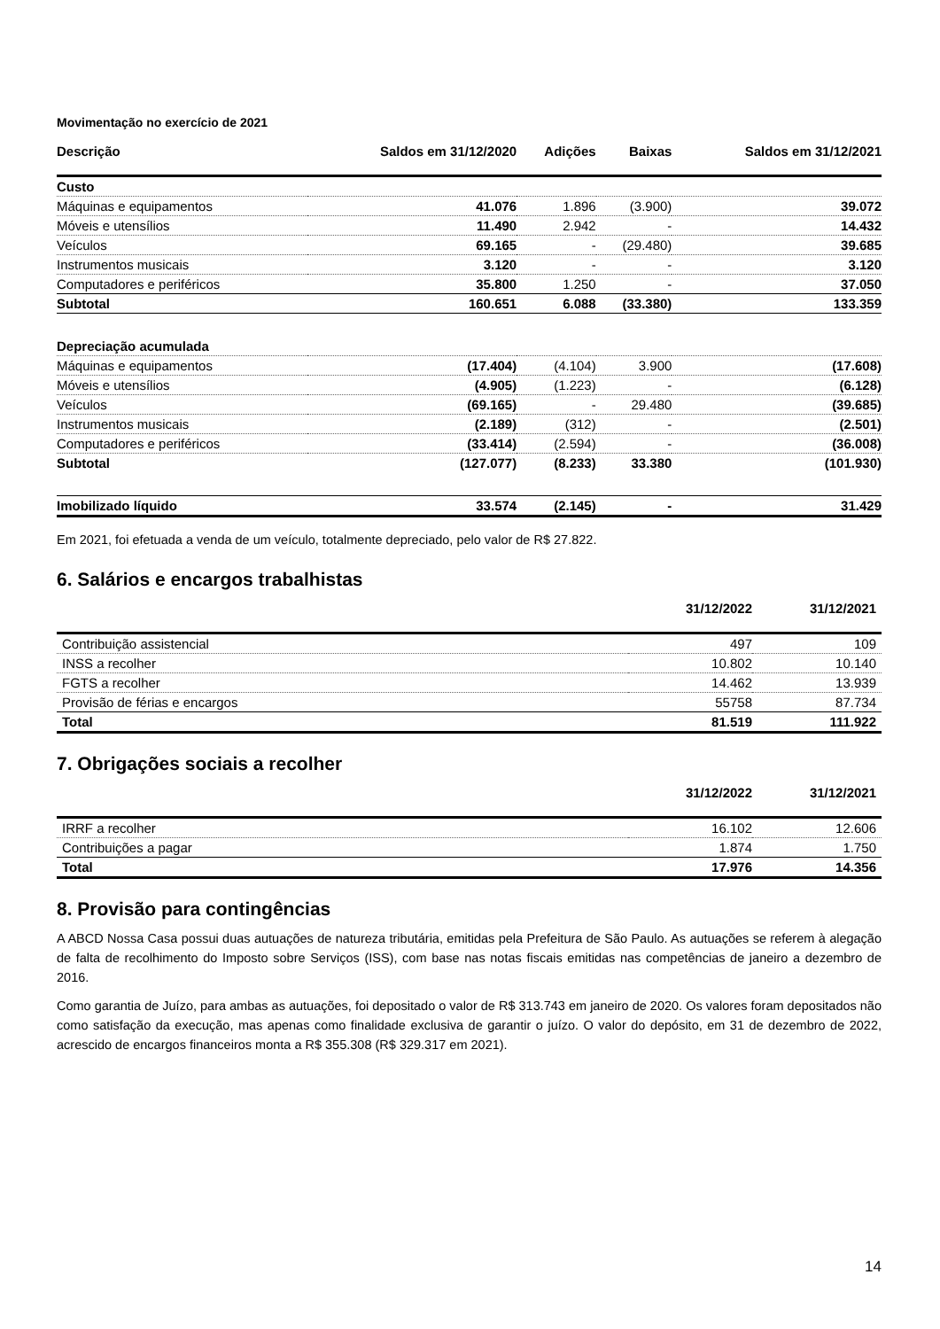Movimentação no exercício de 2021
| Descrição | Saldos em 31/12/2020 | Adições | Baixas | Saldos em 31/12/2021 |
| --- | --- | --- | --- | --- |
| Custo | | | | |
| Máquinas e equipamentos | 41.076 | 1.896 | (3.900) | 39.072 |
| Móveis e utensílios | 11.490 | 2.942 | - | 14.432 |
| Veículos | 69.165 | - | (29.480) | 39.685 |
| Instrumentos musicais | 3.120 | - | - | 3.120 |
| Computadores e periféricos | 35.800 | 1.250 | - | 37.050 |
| Subtotal | 160.651 | 6.088 | (33.380) | 133.359 |
| Depreciação acumulada | | | | |
| Máquinas e equipamentos | (17.404) | (4.104) | 3.900 | (17.608) |
| Móveis e utensílios | (4.905) | (1.223) | - | (6.128) |
| Veículos | (69.165) | - | 29.480 | (39.685) |
| Instrumentos musicais | (2.189) | (312) | - | (2.501) |
| Computadores e periféricos | (33.414) | (2.594) | - | (36.008) |
| Subtotal | (127.077) | (8.233) | 33.380 | (101.930) |
| Imobilizado líquido | 33.574 | (2.145) | - | 31.429 |
Em 2021, foi efetuada a venda de um veículo, totalmente depreciado, pelo valor de R$ 27.822.
6. Salários e encargos trabalhistas
| | 31/12/2022 | 31/12/2021 |
| --- | --- | --- |
| Contribuição assistencial | 497 | 109 |
| INSS a recolher | 10.802 | 10.140 |
| FGTS a recolher | 14.462 | 13.939 |
| Provisão de férias e encargos | 55758 | 87.734 |
| Total | 81.519 | 111.922 |
7. Obrigações sociais a recolher
| | 31/12/2022 | 31/12/2021 |
| --- | --- | --- |
| IRRF a recolher | 16.102 | 12.606 |
| Contribuições a pagar | 1.874 | 1.750 |
| Total | 17.976 | 14.356 |
8. Provisão para contingências
A ABCD Nossa Casa possui duas autuações de natureza tributária, emitidas pela Prefeitura de São Paulo. As autuações se referem à alegação de falta de recolhimento do Imposto sobre Serviços (ISS), com base nas notas fiscais emitidas nas competências de janeiro a dezembro de 2016.
Como garantia de Juízo, para ambas as autuações, foi depositado o valor de R$ 313.743 em janeiro de 2020. Os valores foram depositados não como satisfação da execução, mas apenas como finalidade exclusiva de garantir o juízo. O valor do depósito, em 31 de dezembro de 2022, acrescido de encargos financeiros monta a R$ 355.308 (R$ 329.317 em 2021).
14